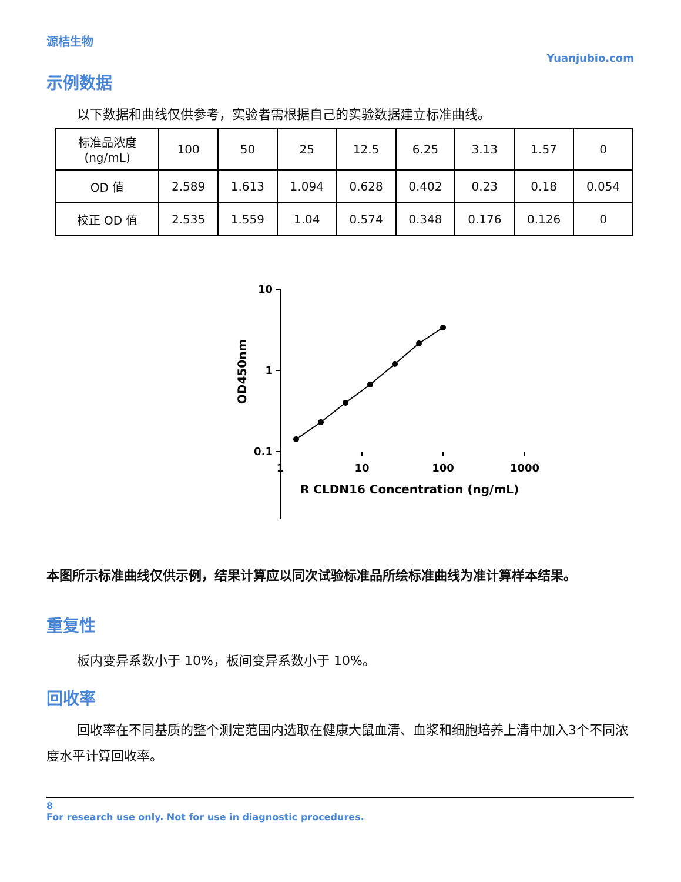源桔生物
Yuanjubio.com
示例数据
以下数据和曲线仅供参考，实验者需根据自己的实验数据建立标准曲线。
| 标准品浓度 (ng/mL) | 100 | 50 | 25 | 12.5 | 6.25 | 3.13 | 1.57 | 0 |
| OD 值 | 2.589 | 1.613 | 1.094 | 0.628 | 0.402 | 0.23 | 0.18 | 0.054 |
| 校正 OD 值 | 2.535 | 1.559 | 1.04 | 0.574 | 0.348 | 0.176 | 0.126 | 0 |
10
1
0.1
1
10
100
1000
R CLDN16 Concentration (ng/mL)
OD450nm
本图所示标准曲线仅供示例，结果计算应以同次试验标准品所绘标准曲线为准计算样本结果。
重复性
板内变异系数小于 10%，板间变异系数小于 10%。
回收率
回收率在不同基质的整个测定范围内选取在健康大鼠血清、血浆和细胞培养上清中加入3个不同浓度水平计算回收率。
8
For research use only. Not for use in diagnostic procedures.